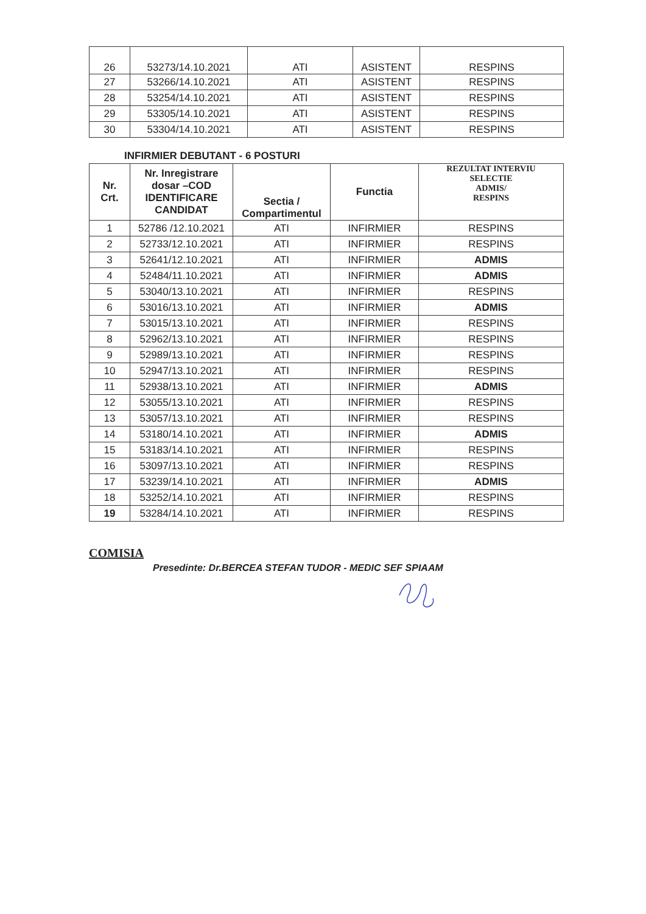| 26 | 53273/14.10.2021 | ATI | ASISTENT | RESPINS |
| 27 | 53266/14.10.2021 | ATI | ASISTENT | RESPINS |
| 28 | 53254/14.10.2021 | ATI | ASISTENT | RESPINS |
| 29 | 53305/14.10.2021 | ATI | ASISTENT | RESPINS |
| 30 | 53304/14.10.2021 | ATI | ASISTENT | RESPINS |
INFIRMIER DEBUTANT - 6 POSTURI
| Nr. Crt. | Nr. Inregistrare dosar –COD IDENTIFICARE CANDIDAT | Sectia / Compartimentul | Functia | REZULTAT INTERVIU SELECTIE ADMIS/ RESPINS |
| --- | --- | --- | --- | --- |
| 1 | 52786 /12.10.2021 | ATI | INFIRMIER | RESPINS |
| 2 | 52733/12.10.2021 | ATI | INFIRMIER | RESPINS |
| 3 | 52641/12.10.2021 | ATI | INFIRMIER | ADMIS |
| 4 | 52484/11.10.2021 | ATI | INFIRMIER | ADMIS |
| 5 | 53040/13.10.2021 | ATI | INFIRMIER | RESPINS |
| 6 | 53016/13.10.2021 | ATI | INFIRMIER | ADMIS |
| 7 | 53015/13.10.2021 | ATI | INFIRMIER | RESPINS |
| 8 | 52962/13.10.2021 | ATI | INFIRMIER | RESPINS |
| 9 | 52989/13.10.2021 | ATI | INFIRMIER | RESPINS |
| 10 | 52947/13.10.2021 | ATI | INFIRMIER | RESPINS |
| 11 | 52938/13.10.2021 | ATI | INFIRMIER | ADMIS |
| 12 | 53055/13.10.2021 | ATI | INFIRMIER | RESPINS |
| 13 | 53057/13.10.2021 | ATI | INFIRMIER | RESPINS |
| 14 | 53180/14.10.2021 | ATI | INFIRMIER | ADMIS |
| 15 | 53183/14.10.2021 | ATI | INFIRMIER | RESPINS |
| 16 | 53097/13.10.2021 | ATI | INFIRMIER | RESPINS |
| 17 | 53239/14.10.2021 | ATI | INFIRMIER | ADMIS |
| 18 | 53252/14.10.2021 | ATI | INFIRMIER | RESPINS |
| 19 | 53284/14.10.2021 | ATI | INFIRMIER | RESPINS |
COMISIA
Presedinte: Dr.BERCEA STEFAN TUDOR - MEDIC SEF SPIAAM